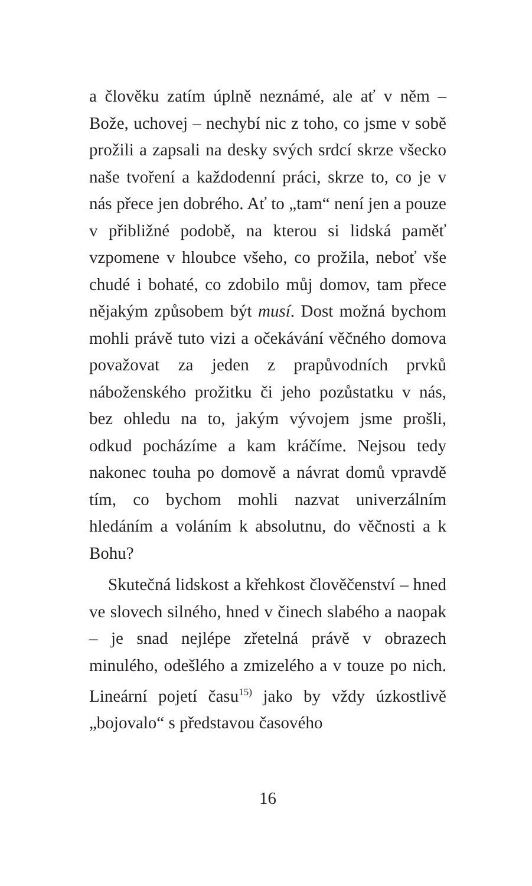a člověku zatím úplně neznámé, ale ať v něm – Bože, uchovej – nechybí nic z toho, co jsme v sobě prožili a zapsali na desky svých srdcí skrze všecko naše tvoření a každodenní práci, skrze to, co je v nás přece jen dobrého. Ať to „tam“ není jen a pouze v přibližné podobě, na kterou si lidská paměť vzpomene v hloubce všeho, co prožila, neboť vše chudé i bohaté, co zdobilo můj domov, tam přece nějakým způsobem být musí. Dost možná bychom mohli právě tuto vizi a očekávání věčného domova považovat za jeden z prapůvodních prvků náboženského prožitku či jeho pozůstatku v nás, bez ohledu na to, jakým vývojem jsme prošli, odkud pocházíme a kam kráčíme. Nejsou tedy nakonec touha po domově a návrat domů vpravdě tím, co bychom mohli nazvat univerzálním hledáním a voláním k absolutnu, do věčnosti a k Bohu?
Skutečná lidskost a křehkost člověčenství – hned ve slovech silného, hned v činech slabého a naopak – je snad nejlépe zřetelná právě v obrazech minulého, odešlého a zmizelého a v touze po nich. Lineární pojetí času<sup>15)</sup> jako by vždy úzkostlivě „bojovalo“ s představou časového
16